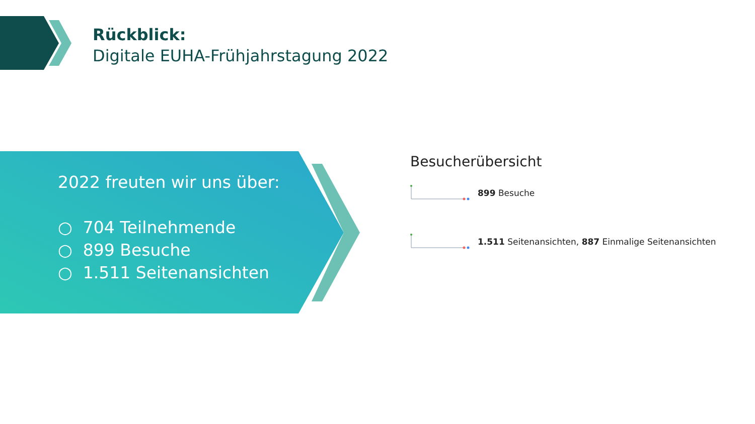Rückblick:
Digitale EUHA-Frühjahrstagung 2022
2022 freuten wir uns über:
○ 704 Teilnehmende
○ 899 Besuche
○ 1.511 Seitenansichten
Besucherübersicht
899 Besuche
1.511 Seitenansichten, 887 Einmalige Seitenansichten